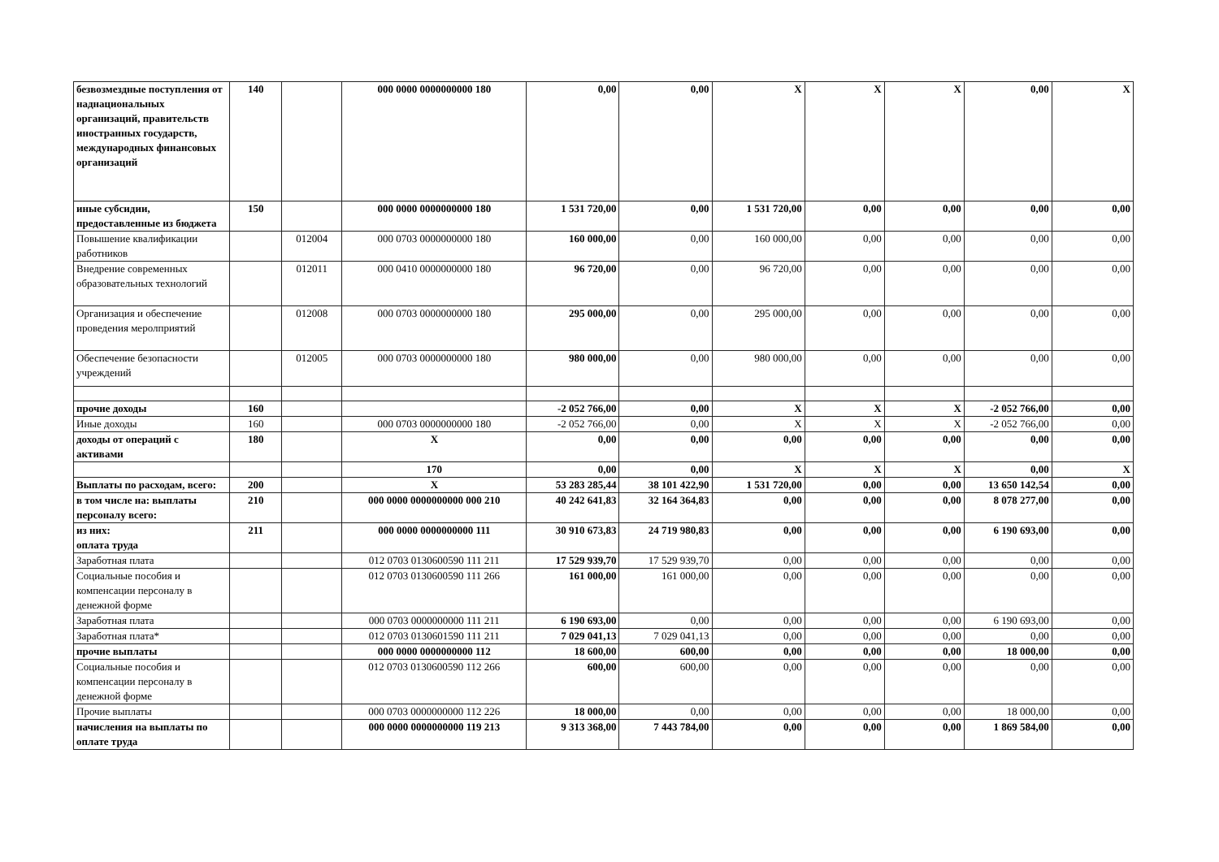| безвозмездные поступления от наднациональных организаций, правительств иностранных государств, международных финансовых организаций | 140 | | 000 0000 0000000000 180 | 0,00 | 0,00 | X | X | X | 0,00 | X |
| иные субсидии, предоставленные из бюджета | 150 | | 000 0000 0000000000 180 | 1 531 720,00 | 0,00 | 1 531 720,00 | 0,00 | 0,00 | 0,00 | 0,00 |
| Повышение квалификации работников | | 012004 | 000 0703 0000000000 180 | 160 000,00 | 0,00 | 160 000,00 | 0,00 | 0,00 | 0,00 | 0,00 |
| Внедрение современных образовательных технологий | | 012011 | 000 0410 0000000000 180 | 96 720,00 | 0,00 | 96 720,00 | 0,00 | 0,00 | 0,00 | 0,00 |
| Организация и обеспечение проведения меролприятий | | 012008 | 000 0703 0000000000 180 | 295 000,00 | 0,00 | 295 000,00 | 0,00 | 0,00 | 0,00 | 0,00 |
| Обеспечение безопасности учреждений | | 012005 | 000 0703 0000000000 180 | 980 000,00 | 0,00 | 980 000,00 | 0,00 | 0,00 | 0,00 | 0,00 |
| прочие доходы | 160 | | | -2 052 766,00 | 0,00 | X | X | X | -2 052 766,00 | 0,00 |
| Иные доходы | 160 | | 000 0703 0000000000 180 | -2 052 766,00 | 0,00 | X | X | X | -2 052 766,00 | 0,00 |
| доходы от операций с активами | 180 | | X | 0,00 | 0,00 | 0,00 | 0,00 | 0,00 | 0,00 | 0,00 |
| | | | 170 | 0,00 | 0,00 | X | X | X | 0,00 | X |
| Выплаты по расходам, всего: | 200 | | X | 53 283 285,44 | 38 101 422,90 | 1 531 720,00 | 0,00 | 0,00 | 13 650 142,54 | 0,00 |
| в том числе на: выплаты персоналу всего: | 210 | | 000 0000 0000000000 000 210 | 40 242 641,83 | 32 164 364,83 | 0,00 | 0,00 | 0,00 | 8 078 277,00 | 0,00 |
| из них: оплата труда | 211 | | 000 0000 0000000000 111 | 30 910 673,83 | 24 719 980,83 | 0,00 | 0,00 | 0,00 | 6 190 693,00 | 0,00 |
| Заработная плата | | | 012 0703 0130600590 111 211 | 17 529 939,70 | 17 529 939,70 | 0,00 | 0,00 | 0,00 | 0,00 | 0,00 |
| Социальные пособия и компенсации персоналу в денежной форме | | | 012 0703 0130600590 111 266 | 161 000,00 | 161 000,00 | 0,00 | 0,00 | 0,00 | 0,00 | 0,00 |
| Заработная плата | | | 000 0703 0000000000 111 211 | 6 190 693,00 | 0,00 | 0,00 | 0,00 | 0,00 | 6 190 693,00 | 0,00 |
| Заработная плата* | | | 012 0703 0130601590 111 211 | 7 029 041,13 | 7 029 041,13 | 0,00 | 0,00 | 0,00 | 0,00 | 0,00 |
| прочие выплаты | | | 000 0000 0000000000 112 | 18 600,00 | 600,00 | 0,00 | 0,00 | 0,00 | 18 000,00 | 0,00 |
| Социальные пособия и компенсации персоналу в денежной форме | | | 012 0703 0130600590 112 266 | 600,00 | 600,00 | 0,00 | 0,00 | 0,00 | 0,00 | 0,00 |
| Прочие выплаты | | | 000 0703 0000000000 112 226 | 18 000,00 | 0,00 | 0,00 | 0,00 | 0,00 | 18 000,00 | 0,00 |
| начисления на выплаты по оплате труда | | | 000 0000 0000000000 119 213 | 9 313 368,00 | 7 443 784,00 | 0,00 | 0,00 | 0,00 | 1 869 584,00 | 0,00 |